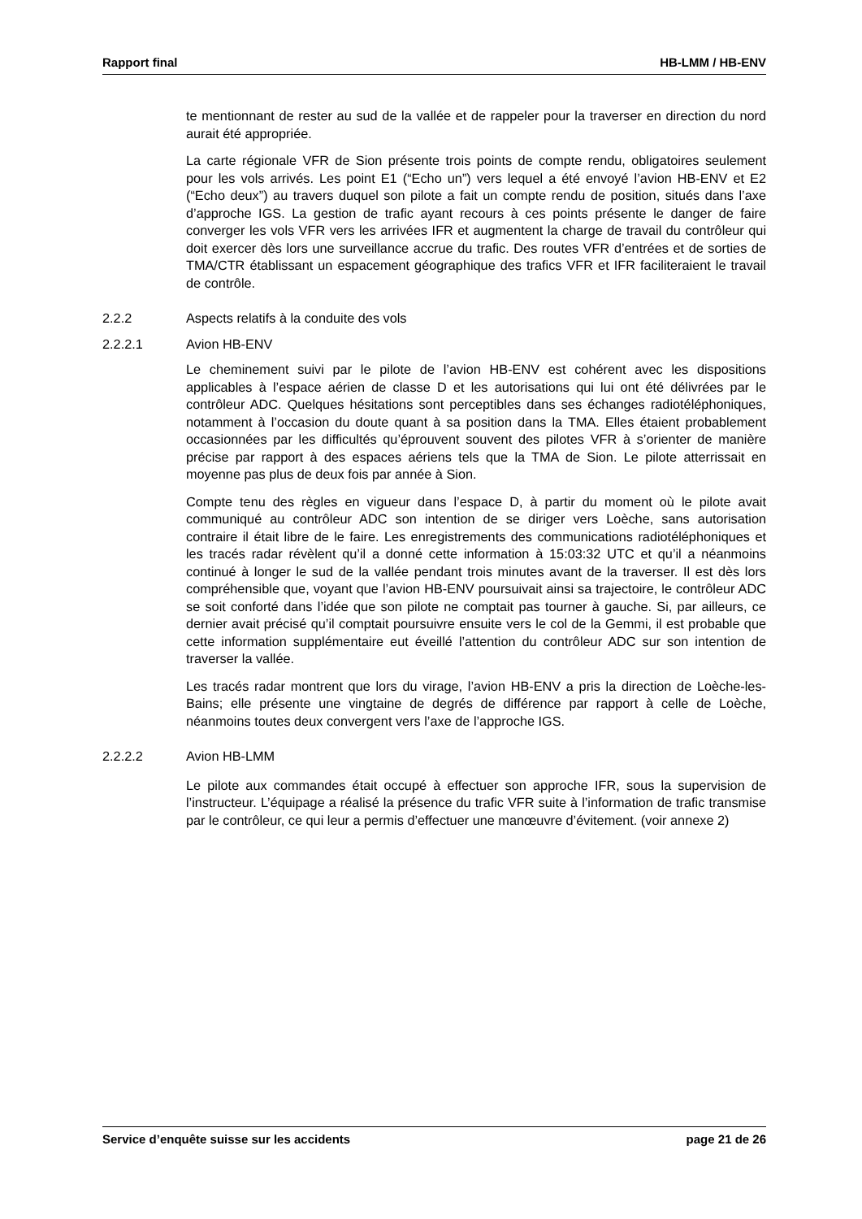Rapport final HB-LMM / HB-ENV
te mentionnant de rester au sud de la vallée et de rappeler pour la traverser en direction du nord aurait été appropriée.
La carte régionale VFR de Sion présente trois points de compte rendu, obligatoires seulement pour les vols arrivés. Les point E1 (“Echo un”) vers lequel a été envoyé l’avion HB-ENV et E2 (“Echo deux”) au travers duquel son pilote a fait un compte rendu de position, situés dans l’axe d’approche IGS. La gestion de trafic ayant recours à ces points présente le danger de faire converger les vols VFR vers les arrivées IFR et augmentent la charge de travail du contrôleur qui doit exercer dès lors une surveillance accrue du trafic. Des routes VFR d’entrées et de sorties de TMA/CTR établissant un espacement géographique des trafics VFR et IFR faciliteraient le travail de contrôle.
2.2.2 Aspects relatifs à la conduite des vols
2.2.2.1 Avion HB-ENV
Le cheminement suivi par le pilote de l’avion HB-ENV est cohérent avec les dispositions applicables à l’espace aérien de classe D et les autorisations qui lui ont été délivrées par le contrôleur ADC. Quelques hésitations sont perceptibles dans ses échanges radiotéléphoniques, notamment à l’occasion du doute quant à sa position dans la TMA. Elles étaient probablement occasionnées par les difficultés qu’éprouvent souvent des pilotes VFR à s’orienter de manière précise par rapport à des espaces aériens tels que la TMA de Sion. Le pilote atterrissait en moyenne pas plus de deux fois par année à Sion.
Compte tenu des règles en vigueur dans l’espace D, à partir du moment où le pilote avait communiqué au contrôleur ADC son intention de se diriger vers Loèche, sans autorisation contraire il était libre de le faire. Les enregistrements des communications radiotéléphoniques et les tracés radar révèlent qu’il a donné cette information à 15:03:32 UTC et qu’il a néanmoins continué à longer le sud de la vallée pendant trois minutes avant de la traverser. Il est dès lors compréhensible que, voyant que l’avion HB-ENV poursuivait ainsi sa trajectoire, le contrôleur ADC se soit conforté dans l’idée que son pilote ne comptait pas tourner à gauche. Si, par ailleurs, ce dernier avait précisé qu’il comptait poursuivre ensuite vers le col de la Gemmi, il est probable que cette information supplémentaire eut éveillé l’attention du contrôleur ADC sur son intention de traverser la vallée.
Les tracés radar montrent que lors du virage, l’avion HB-ENV a pris la direction de Loèche-les-Bains; elle présente une vingtaine de degrés de différence par rapport à celle de Loèche, néanmoins toutes deux convergent vers l’axe de l’approche IGS.
2.2.2.2 Avion HB-LMM
Le pilote aux commandes était occupé à effectuer son approche IFR, sous la supervision de l’instructeur. L’équipage a réalisé la présence du trafic VFR suite à l’information de trafic transmise par le contrôleur, ce qui leur a permis d’effectuer une manœuvre d’évitement. (voir annexe 2)
Service d’enquête suisse sur les accidents page 21 de 26